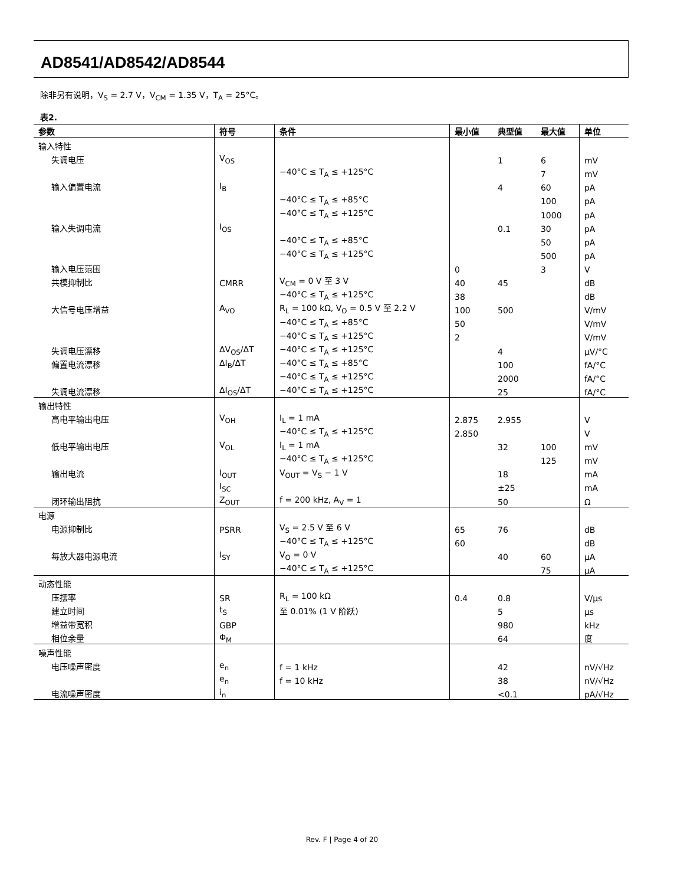AD8541/AD8542/AD8544
除非另有说明，V<sub>S</sub> = 2.7 V，V<sub>CM</sub> = 1.35 V，T<sub>A</sub> = 25°C。
表2.
| 参数 | 符号 | 条件 | 最小值 | 典型值 | 最大值 | 单位 |
| --- | --- | --- | --- | --- | --- | --- |
| 输入特性 | | | | | | |
| 失调电压 | V<sub>OS</sub> | | | 1 | 6 | mV |
| | | −40°C ≤ T<sub>A</sub> ≤ +125°C | | | 7 | mV |
| 输入偏置电流 | I<sub>B</sub> | | | 4 | 60 | pA |
| | | −40°C ≤ T<sub>A</sub> ≤ +85°C | | | 100 | pA |
| | | −40°C ≤ T<sub>A</sub> ≤ +125°C | | | 1000 | pA |
| 输入失调电流 | I<sub>OS</sub> | | | 0.1 | 30 | pA |
| | | −40°C ≤ T<sub>A</sub> ≤ +85°C | | | 50 | pA |
| | | −40°C ≤ T<sub>A</sub> ≤ +125°C | | | 500 | pA |
| 输入电压范围 | | | 0 | | 3 | V |
| 共模抑制比 | CMRR | V<sub>CM</sub> = 0 V 至 3 V | 40 | 45 | | dB |
| | | −40°C ≤ T<sub>A</sub> ≤ +125°C | 38 | | | dB |
| 大信号电压增益 | A<sub>VO</sub> | R<sub>L</sub> = 100 kΩ, V<sub>O</sub> = 0.5 V 至 2.2 V | 100 | 500 | | V/mV |
| | | −40°C ≤ T<sub>A</sub> ≤ +85°C | 50 | | | V/mV |
| | | −40°C ≤ T<sub>A</sub> ≤ +125°C | 2 | | | V/mV |
| 失调电压漂移 | ΔV<sub>OS</sub>/ΔT | −40°C ≤ T<sub>A</sub> ≤ +125°C | | 4 | | μV/°C |
| 偏置电流漂移 | ΔI<sub>B</sub>/ΔT | −40°C ≤ T<sub>A</sub> ≤ +85°C | | 100 | | fA/°C |
| | | −40°C ≤ T<sub>A</sub> ≤ +125°C | | 2000 | | fA/°C |
| 失调电流漂移 | ΔI<sub>OS</sub>/ΔT | −40°C ≤ T<sub>A</sub> ≤ +125°C | | 25 | | fA/°C |
| 输出特性 | | | | | | |
| 高电平输出电压 | V<sub>OH</sub> | I<sub>L</sub> = 1 mA | 2.875 | 2.955 | | V |
| | | −40°C ≤ T<sub>A</sub> ≤ +125°C | 2.850 | | | V |
| 低电平输出电压 | V<sub>OL</sub> | I<sub>L</sub> = 1 mA | | 32 | 100 | mV |
| | | −40°C ≤ T<sub>A</sub> ≤ +125°C | | | 125 | mV |
| 输出电流 | I<sub>OUT</sub> | V<sub>OUT</sub> = V<sub>S</sub> − 1 V | | 18 | | mA |
| | I<sub>SC</sub> | | | ±25 | | mA |
| 闭环输出阻抗 | Z<sub>OUT</sub> | f = 200 kHz, A<sub>V</sub> = 1 | | 50 | | Ω |
| 电源 | | | | | | |
| 电源抑制比 | PSRR | V<sub>S</sub> = 2.5 V 至 6 V | 65 | 76 | | dB |
| | | −40°C ≤ T<sub>A</sub> ≤ +125°C | 60 | | | dB |
| 每放大器电源电流 | I<sub>SY</sub> | V<sub>O</sub> = 0 V | | 40 | 60 | μA |
| | | −40°C ≤ T<sub>A</sub> ≤ +125°C | | | 75 | μA |
| 动态性能 | | | | | | |
| 压摆率 | SR | R<sub>L</sub> = 100 kΩ | 0.4 | 0.8 | | V/μs |
| 建立时间 | t<sub>S</sub> | 至 0.01% (1 V 阶跃) | | 5 | | μs |
| 增益带宽积 | GBP | | | 980 | | kHz |
| 相位余量 | Φ<sub>M</sub> | | | 64 | | 度 |
| 噪声性能 | | | | | | |
| 电压噪声密度 | e<sub>n</sub> | f = 1 kHz | | 42 | | nV/√Hz |
| | e<sub>n</sub> | f = 10 kHz | | 38 | | nV/√Hz |
| 电流噪声密度 | i<sub>n</sub> | | | <0.1 | | pA/√Hz |
Rev. F | Page 4 of 20